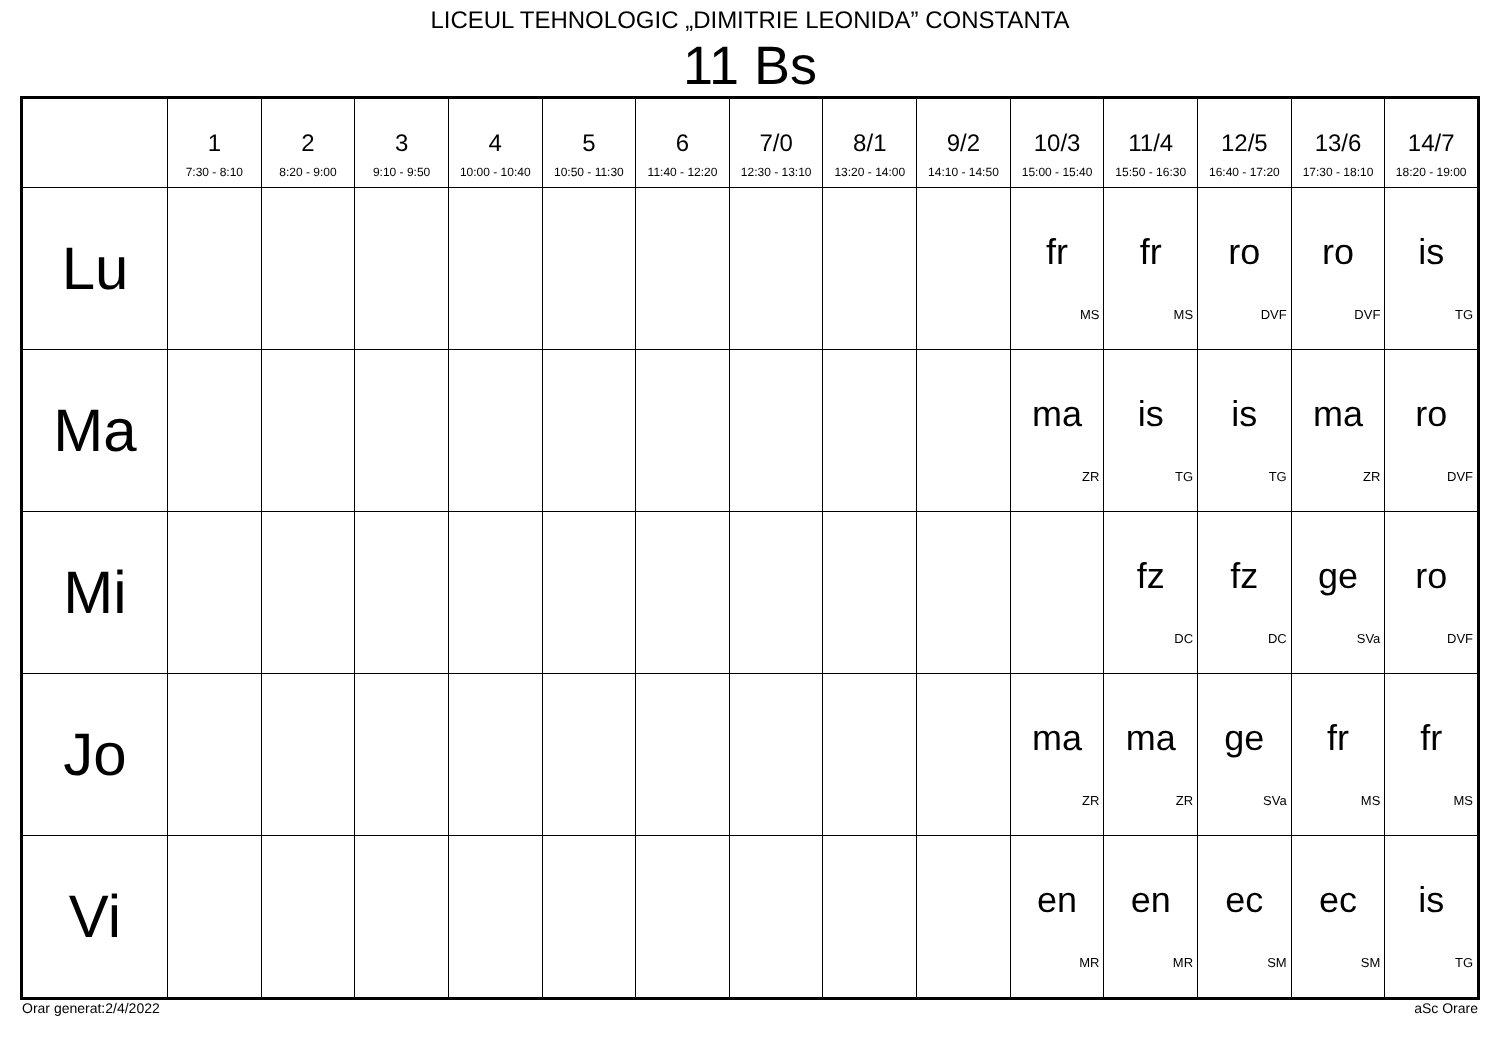LICEUL TEHNOLOGIC „DIMITRIE LEONIDA” CONSTANTA
11 Bs
| | 1 7:30 - 8:10 | 2 8:20 - 9:00 | 3 9:10 - 9:50 | 4 10:00 - 10:40 | 5 10:50 - 11:30 | 6 11:40 - 12:20 | 7/0 12:30 - 13:10 | 8/1 13:20 - 14:00 | 9/2 14:10 - 14:50 | 10/3 15:00 - 15:40 | 11/4 15:50 - 16:30 | 12/5 16:40 - 17:20 | 13/6 17:30 - 18:10 | 14/7 18:20 - 19:00 |
| --- | --- | --- | --- | --- | --- | --- | --- | --- | --- | --- | --- | --- | --- | --- |
| Lu | | | | | | | | | | fr MS | fr MS | ro DVF | ro DVF | is TG |
| Ma | | | | | | | | | | ma ZR | is TG | is TG | ma ZR | ro DVF |
| Mi | | | | | | | | | | | fz DC | fz DC | ge SVa | ro DVF |
| Jo | | | | | | | | | | ma ZR | ma ZR | ge SVa | fr MS | fr MS |
| Vi | | | | | | | | | | en MR | en MR | ec SM | ec SM | is TG |
Orar generat:2/4/2022 aSc Orare